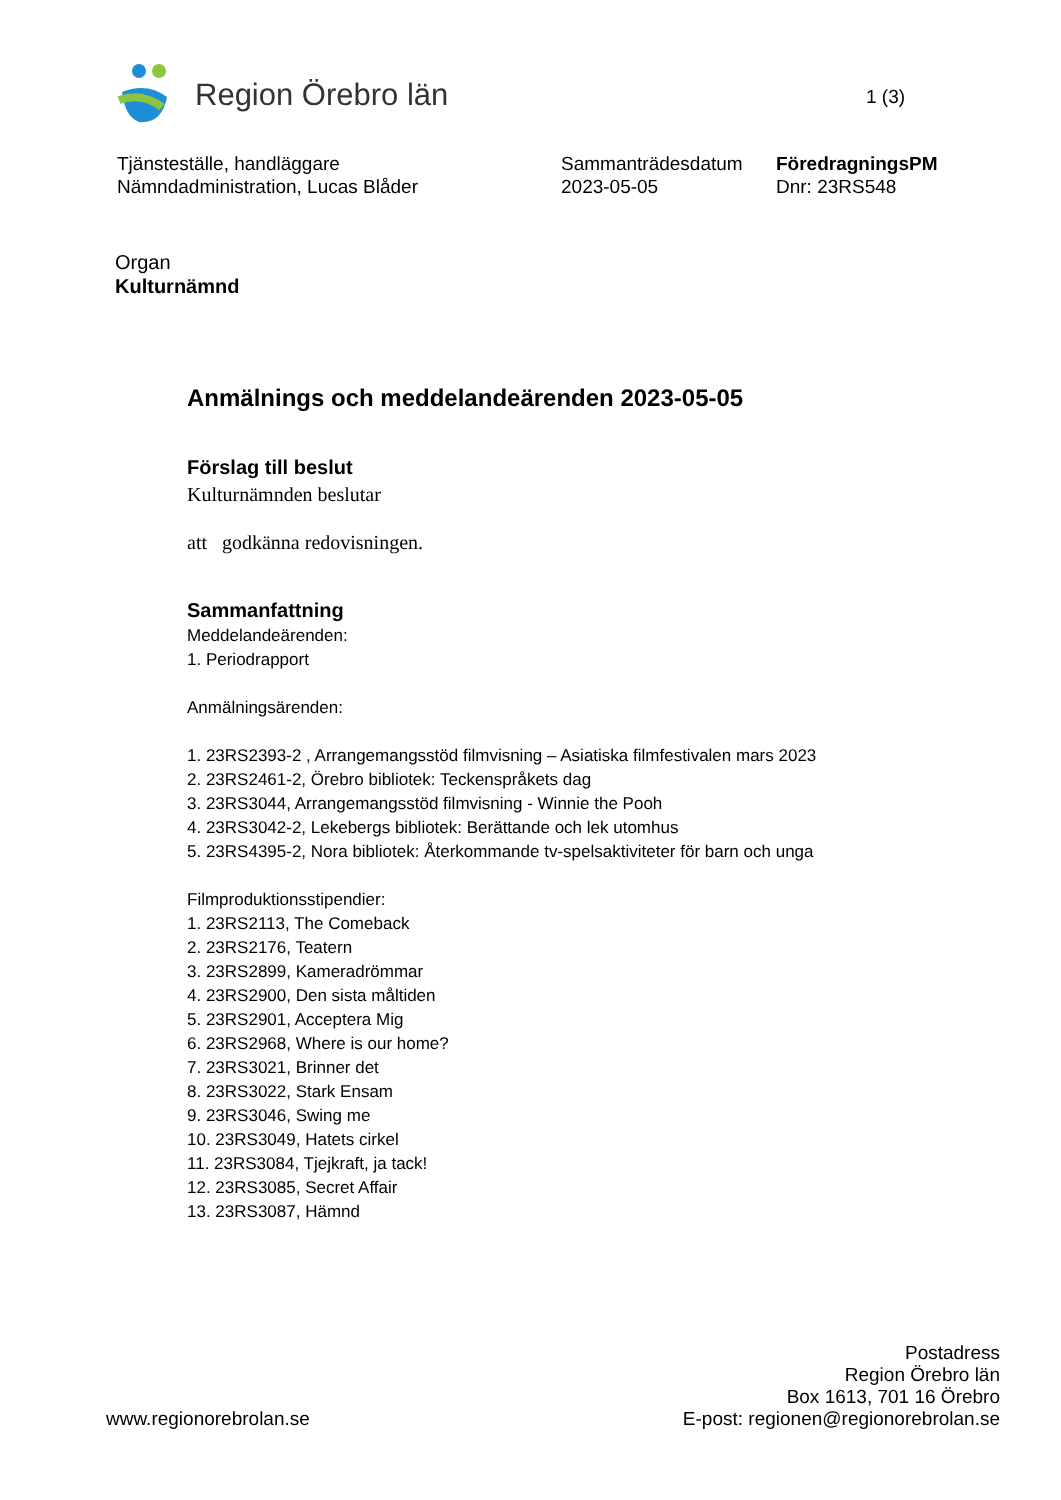Region Örebro län
1 (3)
Tjänsteställe, handläggare
Nämndadministration, Lucas Blåder
Sammanträdesdatum
2023-05-05
FöredragningsPM
Dnr: 23RS548
Organ
Kulturnämnd
Anmälnings och meddelandeärenden 2023-05-05
Förslag till beslut
Kulturnämnden beslutar
att godkänna redovisningen.
Sammanfattning
Meddelandeärenden:
1. Periodrapport
Anmälningsärenden:
1. 23RS2393-2 , Arrangemangsstöd filmvisning – Asiatiska filmfestivalen mars 2023
2. 23RS2461-2, Örebro bibliotek: Teckenspråkets dag
3. 23RS3044, Arrangemangsstöd filmvisning - Winnie the Pooh
4. 23RS3042-2, Lekebergs bibliotek: Berättande och lek utomhus
5. 23RS4395-2, Nora bibliotek: Återkommande tv-spelsaktiviteter för barn och unga
Filmproduktionsstipendier:
1. 23RS2113, The Comeback
2. 23RS2176, Teatern
3. 23RS2899, Kameradrömmar
4. 23RS2900, Den sista måltiden
5. 23RS2901, Acceptera Mig
6. 23RS2968, Where is our home?
7. 23RS3021, Brinner det
8. 23RS3022, Stark Ensam
9. 23RS3046, Swing me
10. 23RS3049, Hatets cirkel
11. 23RS3084, Tjejkraft, ja tack!
12. 23RS3085, Secret Affair
13. 23RS3087, Hämnd
www.regionorebrolan.se
Postadress
Region Örebro län
Box 1613, 701 16 Örebro
E-post: regionen@regionorebrolan.se